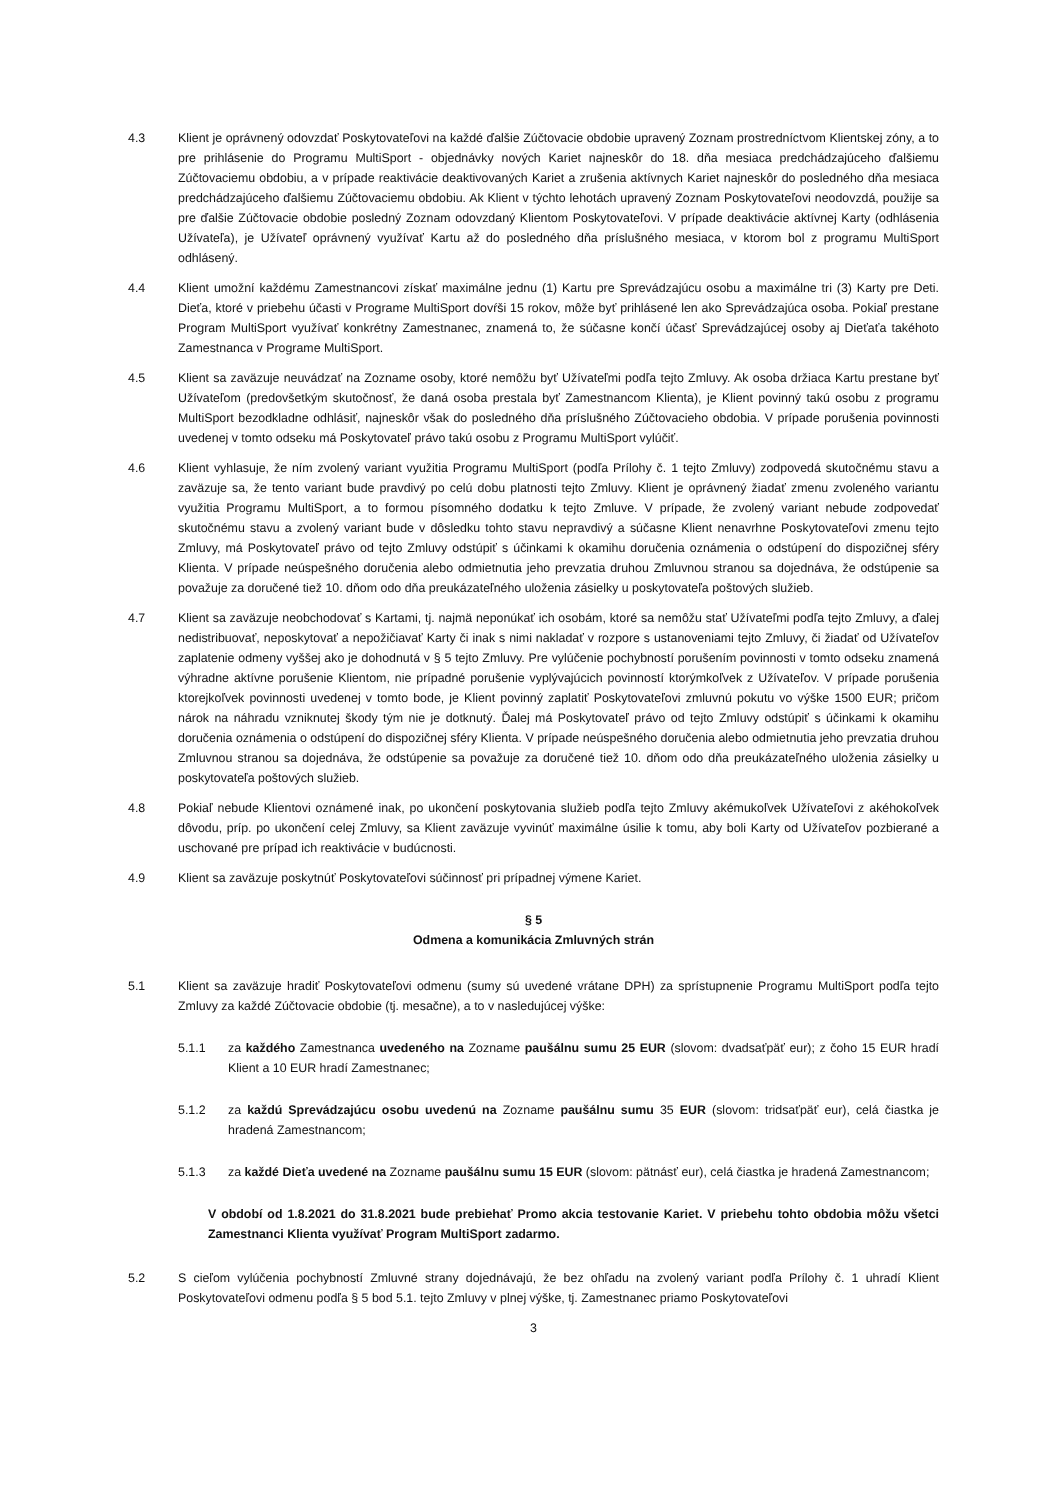4.3 Klient je oprávnený odovzdať Poskytovateľovi na každé ďalšie Zúčtovacie obdobie upravený Zoznam prostredníctvom Klientskej zóny, a to pre prihlásenie do Programu MultiSport - objednávky nových Kariet najneskôr do 18. dňa mesiaca predchádzajúceho ďalšiemu Zúčtovaciemu obdobiu, a v prípade reaktivácie deaktivovaných Kariet a zrušenia aktívnych Kariet najneskôr do posledného dňa mesiaca predchádzajúceho ďalšiemu Zúčtovaciemu obdobiu. Ak Klient v týchto lehotách upravený Zoznam Poskytovateľovi neodovzdá, použije sa pre ďalšie Zúčtovacie obdobie posledný Zoznam odovzdaný Klientom Poskytovateľovi. V prípade deaktivácie aktívnej Karty (odhlásenia Užívateľa), je Užívateľ oprávnený využívať Kartu až do posledného dňa príslušného mesiaca, v ktorom bol z programu MultiSport odhlásený.
4.4 Klient umožní každému Zamestnancovi získať maximálne jednu (1) Kartu pre Sprevádzajúcu osobu a maximálne tri (3) Karty pre Deti. Dieťa, ktoré v priebehu účasti v Programe MultiSport dovŕši 15 rokov, môže byť prihlásené len ako Sprevádzajúca osoba. Pokiaľ prestane Program MultiSport využívať konkrétny Zamestnanec, znamená to, že súčasne končí účasť Sprevádzajúcej osoby aj Dieťaťa takéhoto Zamestnanca v Programe MultiSport.
4.5 Klient sa zaväzuje neuvádzať na Zozname osoby, ktoré nemôžu byť Užívateľmi podľa tejto Zmluvy. Ak osoba držiaca Kartu prestane byť Užívateľom (predovšetkým skutočnosť, že daná osoba prestala byť Zamestnancom Klienta), je Klient povinný takú osobu z programu MultiSport bezodkladne odhlásiť, najneskôr však do posledného dňa príslušného Zúčtovacieho obdobia. V prípade porušenia povinnosti uvedenej v tomto odseku má Poskytovateľ právo takú osobu z Programu MultiSport vylúčiť.
4.6 Klient vyhlasuje, že ním zvolený variant využitia Programu MultiSport (podľa Prílohy č. 1 tejto Zmluvy) zodpovedá skutočnému stavu a zaväzuje sa, že tento variant bude pravdivý po celú dobu platnosti tejto Zmluvy. Klient je oprávnený žiadať zmenu zvoleného variantu využitia Programu MultiSport, a to formou písomného dodatku k tejto Zmluve. V prípade, že zvolený variant nebude zodpovedať skutočnému stavu a zvolený variant bude v dôsledku tohto stavu nepravdivý a súčasne Klient nenavrhne Poskytovateľovi zmenu tejto Zmluvy, má Poskytovateľ právo od tejto Zmluvy odstúpiť s účinkami k okamihu doručenia oznámenia o odstúpení do dispozičnej sféry Klienta. V prípade neúspešného doručenia alebo odmietnutia jeho prevzatia druhou Zmluvnou stranou sa dojednáva, že odstúpenie sa považuje za doručené tiež 10. dňom odo dňa preukázateľného uloženia zásielky u poskytovateľa poštových služieb.
4.7 Klient sa zaväzuje neobchodovať s Kartami, tj. najmä neponúkať ich osobám, ktoré sa nemôžu stať Užívateľmi podľa tejto Zmluvy, a ďalej nedistribuovať, neposkytovať a nepožičiavať Karty či inak s nimi nakladať v rozpore s ustanoveniami tejto Zmluvy, či žiadať od Užívateľov zaplatenie odmeny vyššej ako je dohodnutá v § 5 tejto Zmluvy. Pre vylúčenie pochybností porušením povinnosti v tomto odseku znamená výhradne aktívne porušenie Klientom, nie prípadné porušenie vyplývajúcich povinností ktorýmkoľvek z Užívateľov. V prípade porušenia ktorejkoľvek povinnosti uvedenej v tomto bode, je Klient povinný zaplatiť Poskytovateľovi zmluvnú pokutu vo výške 1500 EUR; pričom nárok na náhradu vzniknutej škody tým nie je dotknutý. Ďalej má Poskytovateľ právo od tejto Zmluvy odstúpiť s účinkami k okamihu doručenia oznámenia o odstúpení do dispozičnej sféry Klienta. V prípade neúspešného doručenia alebo odmietnutia jeho prevzatia druhou Zmluvnou stranou sa dojednáva, že odstúpenie sa považuje za doručené tiež 10. dňom odo dňa preukázateľného uloženia zásielky u poskytovateľa poštových služieb.
4.8 Pokiaľ nebude Klientovi oznámené inak, po ukončení poskytovania služieb podľa tejto Zmluvy akémukoľvek Užívateľovi z akéhokoľvek dôvodu, príp. po ukončení celej Zmluvy, sa Klient zaväzuje vyvinúť maximálne úsilie k tomu, aby boli Karty od Užívateľov pozbierané a uschované pre prípad ich reaktivácie v budúcnosti.
4.9 Klient sa zaväzuje poskytnúť Poskytovateľovi súčinnosť pri prípadnej výmene Kariet.
§ 5
Odmena a komunikácia Zmluvných strán
5.1 Klient sa zaväzuje hradiť Poskytovateľovi odmenu (sumy sú uvedené vrátane DPH) za sprístupnenie Programu MultiSport podľa tejto Zmluvy za každé Zúčtovacie obdobie (tj. mesačne), a to v nasledujúcej výške:
5.1.1 za každého Zamestnanca uvedeného na Zozname paušálnu sumu 25 EUR (slovom: dvadsaťpäť eur); z čoho 15 EUR hradí Klient a 10 EUR hradí Zamestnanec;
5.1.2 za každú Sprevádzajúcu osobu uvedenú na Zozname paušálnu sumu 35 EUR (slovom: tridsaťpäť eur), celá čiastka je hradená Zamestnancom;
5.1.3 za každé Dieťa uvedené na Zozname paušálnu sumu 15 EUR (slovom: pätnásť eur), celá čiastka je hradená Zamestnancom;
V období od 1.8.2021 do 31.8.2021 bude prebiehať Promo akcia testovanie Kariet. V priebehu tohto obdobia môžu všetci Zamestnanci Klienta využívať Program MultiSport zadarmo.
5.2 S cieľom vylúčenia pochybností Zmluvné strany dojednávajú, že bez ohľadu na zvolený variant podľa Prílohy č. 1 uhradí Klient Poskytovateľovi odmenu podľa § 5 bod 5.1. tejto Zmluvy v plnej výške, tj. Zamestnanec priamo Poskytovateľovi
3